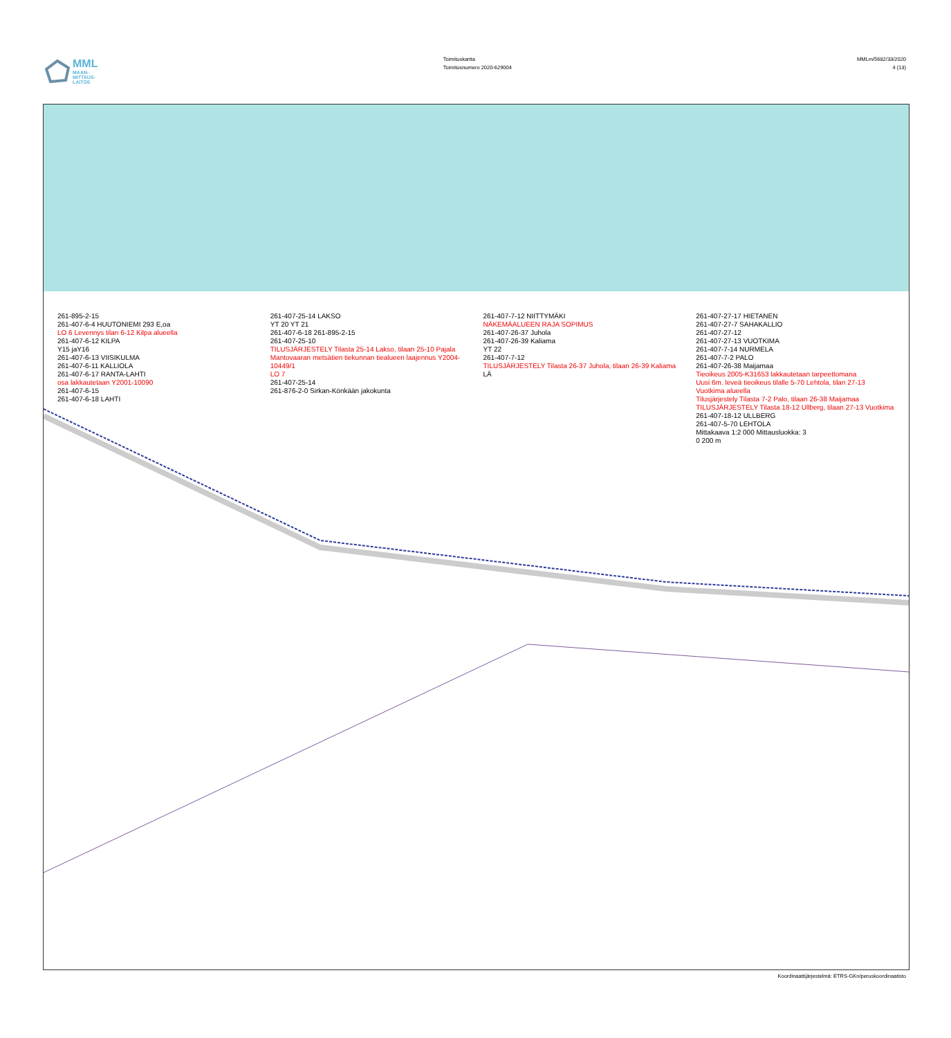MML
MAAN-
MITTAUS-
LAITOS
Toimituskartta
Toimitusnumero 2020-629004
MMLm/5682/33/2020
4 (13)
261-895-2-15
261-407-6-4 HUUTONIEMI 293 E,oa
LO 6 Levennys tilan 6-12 Kilpa alueella
261-407-6-12 KILPA
Y15 jaY16
261-407-6-13 VIISIKULMA
261-407-6-11 KALLIOLA
261-407-6-17 RANTA-LAHTI
osa lakkautetaan Y2001-10090
261-407-6-15
261-407-6-18 LAHTI
261-407-25-14 LAKSO
YT 20 YT 21
261-407-6-18 261-895-2-15
261-407-25-10
TILUSJÄRJESTELY Tilasta 25-14 Lakso, tilaan 25-10 Pajala
Mantovaaran metsätien tiekunnan tiealueen laajennus Y2004-10449/1
LO 7
261-407-25-14
261-876-2-0 Sirkan-Könkään jakokunta
261-407-7-12 NIITTYMÄKI
NÄKEMÄALUEEN RAJA SOPIMUS
261-407-26-37 Juhola
261-407-26-39 Kaliama
YT 22
261-407-7-12
TILUSJÄRJESTELY Tilasta 26-37 Juhola, tilaan 26-39 Kaliama
LÄ
261-407-27-17 HIETANEN
261-407-27-7 SAHAKALLIO
261-407-27-12
261-407-27-13 VUOTKIMA
261-407-7-14 NURMELA
261-407-7-2 PALO
261-407-26-38 Maijamaa
Tieoikeus 2005-K31653 lakkautetaan tarpeettomana
Uusi 6m. leveä tieoikeus tilalle 5-70 Lehtola, tilan 27-13 Vuotkima alueella
Tilusjärjestely Tilasta 7-2 Palo, tilaan 26-38 Maijamaa
TILUSJÄRJESTELY Tilasta 18-12 Ullberg, tilaan 27-13 Vuotkima
261-407-18-12 ULLBERG
261-407-5-70 LEHTOLA
Mittakaava 1:2 000 Mittausluokka: 3
0 200 m
Koordinaattijärjestelmä: ETRS-GKn/peruskoordinaatisto